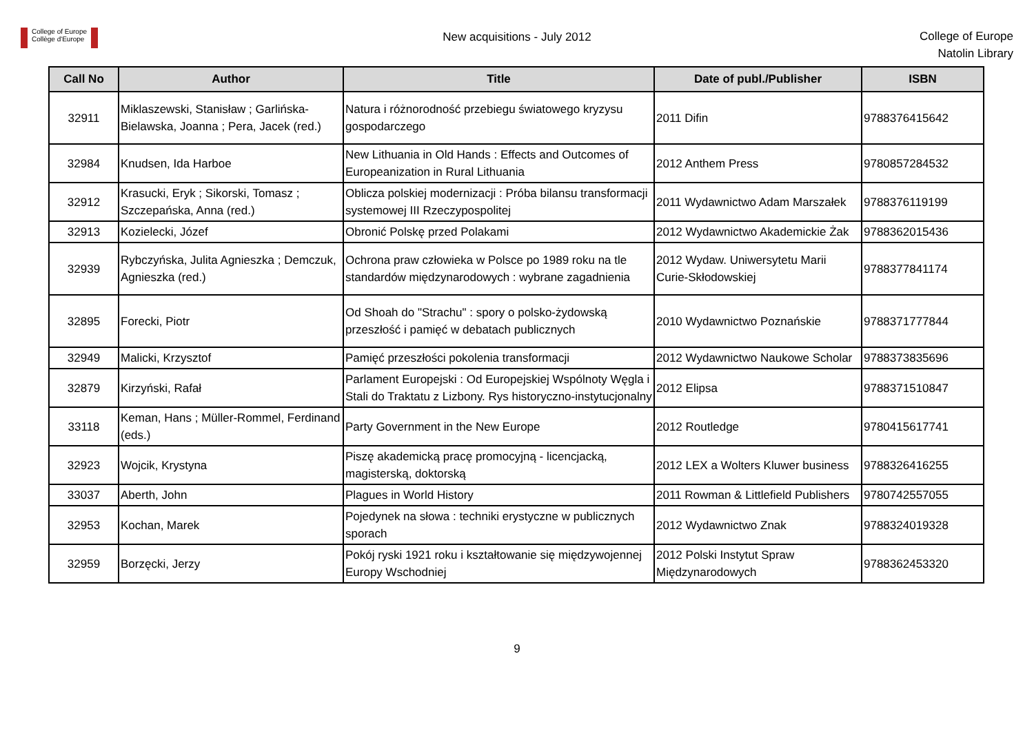College of Europe
Collège d'Europe
New acquisitions - July 2012
College of Europe
Natolin Library
| Call No | Author | Title | Date of publ./Publisher | ISBN |
| --- | --- | --- | --- | --- |
| 32911 | Miklaszewski, Stanisław ; Garlińska-Bielawska, Joanna ; Pera, Jacek (red.) | Natura i różnorodność przebiegu światowego kryzysu gospodarczego | 2011 Difin | 9788376415642 |
| 32984 | Knudsen, Ida Harboe | New Lithuania in Old Hands : Effects and Outcomes of Europeanization in Rural Lithuania | 2012 Anthem Press | 9780857284532 |
| 32912 | Krasucki, Eryk ; Sikorski, Tomasz ; Szczepańska, Anna (red.) | Oblicza polskiej modernizacji : Próba bilansu transformacji systemowej III Rzeczypospolitej | 2011 Wydawnictwo Adam Marszałek | 9788376119199 |
| 32913 | Kozielecki, Józef | Obronić Polskę przed Polakami | 2012 Wydawnictwo Akademickie Żak | 9788362015436 |
| 32939 | Rybczyńska, Julita Agnieszka ; Demczuk, Agnieszka (red.) | Ochrona praw człowieka w Polsce po 1989 roku na tle standardów międzynarodowych : wybrane zagadnienia | 2012 Wydaw. Uniwersytetu Marii Curie-Skłodowskiej | 9788377841174 |
| 32895 | Forecki, Piotr | Od Shoah do "Strachu" : spory o polsko-żydowską przeszłość i pamięć w debatach publicznych | 2010 Wydawnictwo Poznańskie | 9788371777844 |
| 32949 | Malicki, Krzysztof | Pamięć przeszłości pokolenia transformacji | 2012 Wydawnictwo Naukowe Scholar | 9788373835696 |
| 32879 | Kirzyński, Rafał | Parlament Europejski : Od Europejskiej Wspólnoty Węgla i Stali do Traktatu z Lizbony. Rys historyczno-instytucjonalny | 2012 Elipsa | 9788371510847 |
| 33118 | Keman, Hans ; Müller-Rommel, Ferdinand (eds.) | Party Government in the New Europe | 2012 Routledge | 9780415617741 |
| 32923 | Wojcik, Krystyna | Piszę akademicką pracę promocyjną - licencjacką, magisterską, doktorską | 2012 LEX a Wolters Kluwer business | 9788326416255 |
| 33037 | Aberth, John | Plagues in World History | 2011 Rowman & Littlefield Publishers | 9780742557055 |
| 32953 | Kochan, Marek | Pojedynek na słowa : techniki erystyczne w publicznych sporach | 2012 Wydawnictwo Znak | 9788324019328 |
| 32959 | Borzęcki, Jerzy | Pokój ryski 1921 roku i kształtowanie się międzywojennej Europy Wschodniej | 2012 Polski Instytut Spraw Międzynarodowych | 9788362453320 |
9